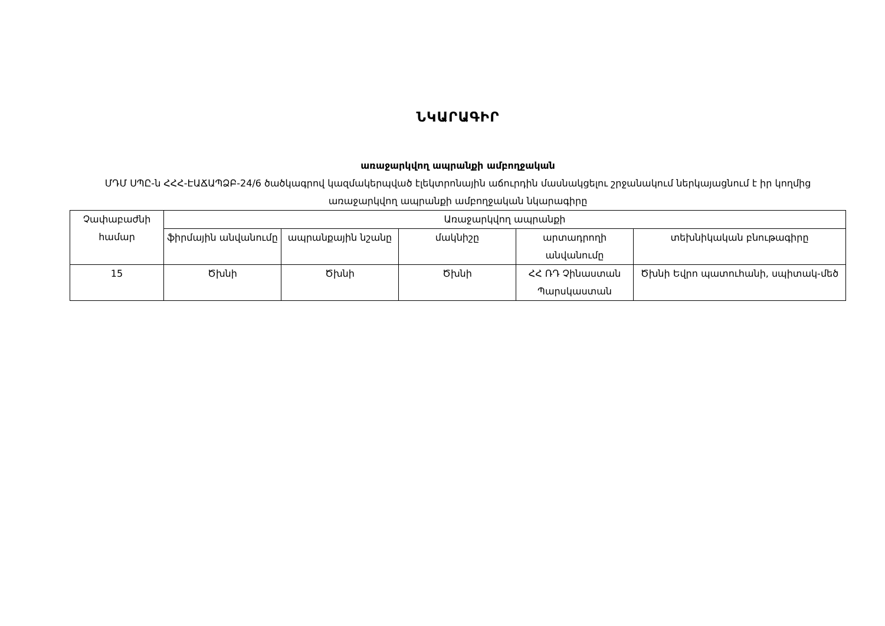ՆԿԱՐԱԳԻՐ
առաջարկվող ապրանքի ամբողջական
ՄԴՄ ՍՊԸ-ն ՀՀՀ-ԷԱՃԱՊՁԲ-24/6 ծածկագրով կազմակերպված էլեկտրոնային աճուրդին մասնակցելու շրջանակում ներկայացնում է իր կողմից առաջարկվող ապրանքի ամբողջական նկարագիրը
| Չափաբաժնի համար | Առաջարկվող ապրանքի | | | | |
| --- | --- | --- | --- | --- | --- |
| | ֆիրմային անվանումը | ապրանքային նշանը | մակնիշը | արտադրողի անվանումը | տեխնիկական բնութագիրը |
| 15 | Ծխնի | Ծխնի | Ծխնի | ՀՀ ՌԴ Չինաստան Պարսկաստան | Ծխնի Եվրո պատուհանի, սպիտակ-մեծ |